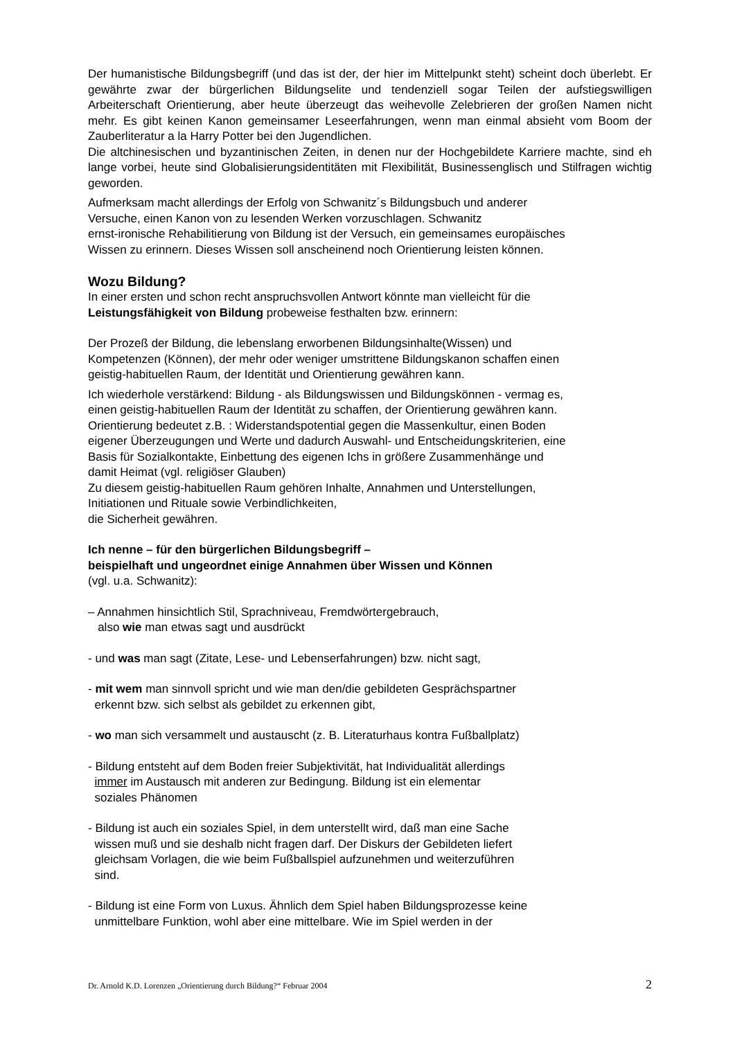Der humanistische Bildungsbegriff (und das ist der, der hier im Mittelpunkt steht) scheint doch überlebt. Er gewährte zwar der bürgerlichen Bildungselite und tendenziell sogar Teilen der aufstiegswilligen Arbeiterschaft Orientierung, aber heute überzeugt das weihevolle Zelebrieren der großen Namen nicht mehr. Es gibt keinen Kanon gemeinsamer Leseerfahrungen, wenn man einmal absieht vom Boom der Zauberliteratur a la Harry Potter bei den Jugendlichen.
Die altchinesischen und byzantinischen Zeiten, in denen nur der Hochgebildete Karriere machte, sind eh lange vorbei, heute sind Globalisierungsidentitäten mit Flexibilität, Businessenglisch und Stilfragen wichtig geworden.
Aufmerksam macht allerdings der Erfolg von Schwanitz´s Bildungsbuch und anderer
Versuche, einen Kanon von zu lesenden Werken vorzuschlagen. Schwanitz
ernst-ironische Rehabilitierung von Bildung ist der Versuch, ein gemeinsames europäisches
Wissen zu erinnern. Dieses Wissen soll anscheinend noch Orientierung leisten können.
Wozu Bildung?
In einer ersten und schon recht anspruchsvollen Antwort könnte man vielleicht für die
Leistungsfähigkeit von Bildung probeweise festhalten bzw. erinnern:
Der Prozeß der Bildung, die lebenslang erworbenen Bildungsinhalte(Wissen) und
Kompetenzen (Können), der mehr oder weniger umstrittene Bildungskanon schaffen einen
geistig-habituellen Raum, der Identität und Orientierung gewähren kann.
Ich wiederhole verstärkend: Bildung - als Bildungswissen und Bildungskönnen - vermag es,
einen geistig-habituellen Raum der Identität zu schaffen, der Orientierung gewähren kann.
Orientierung bedeutet z.B. : Widerstandspotential gegen die Massenkultur, einen Boden
eigener Überzeugungen und Werte und dadurch Auswahl- und Entscheidungskriterien, eine
Basis für Sozialkontakte, Einbettung des eigenen Ichs in größere Zusammenhänge und
damit Heimat (vgl. religiöser Glauben)
Zu diesem geistig-habituellen Raum gehören Inhalte, Annahmen und Unterstellungen,
Initiationen und Rituale sowie Verbindlichkeiten,
die Sicherheit gewähren.
Ich nenne – für den bürgerlichen Bildungsbegriff –
beispielhaft und ungeordnet einige Annahmen über Wissen und Können
(vgl. u.a. Schwanitz):
– Annahmen hinsichtlich Stil, Sprachniveau, Fremdwörtergebrauch,
also wie man etwas sagt und ausdrückt
- und was man sagt (Zitate, Lese- und Lebenserfahrungen) bzw. nicht sagt,
- mit wem man sinnvoll spricht und wie man den/die gebildeten Gesprächspartner
erkennt bzw. sich selbst als gebildet zu erkennen gibt,
- wo man sich versammelt und austauscht (z. B. Literaturhaus kontra Fußballplatz)
- Bildung entsteht auf dem Boden freier Subjektivität, hat Individualität allerdings
immer im Austausch mit anderen zur Bedingung. Bildung ist ein elementar
soziales Phänomen
- Bildung ist auch ein soziales Spiel, in dem unterstellt wird, daß man eine Sache
wissen muß und sie deshalb nicht fragen darf. Der Diskurs der Gebildeten liefert
gleichsam Vorlagen, die wie beim Fußballspiel aufzunehmen und weiterzuführen
sind.
- Bildung ist eine Form von Luxus. Ähnlich dem Spiel haben Bildungsprozesse keine
unmittelbare Funktion, wohl aber eine mittelbare. Wie im Spiel werden in der
Dr. Arnold K.D. Lorenzen „Orientierung durch Bildung?“ Februar 2004 2